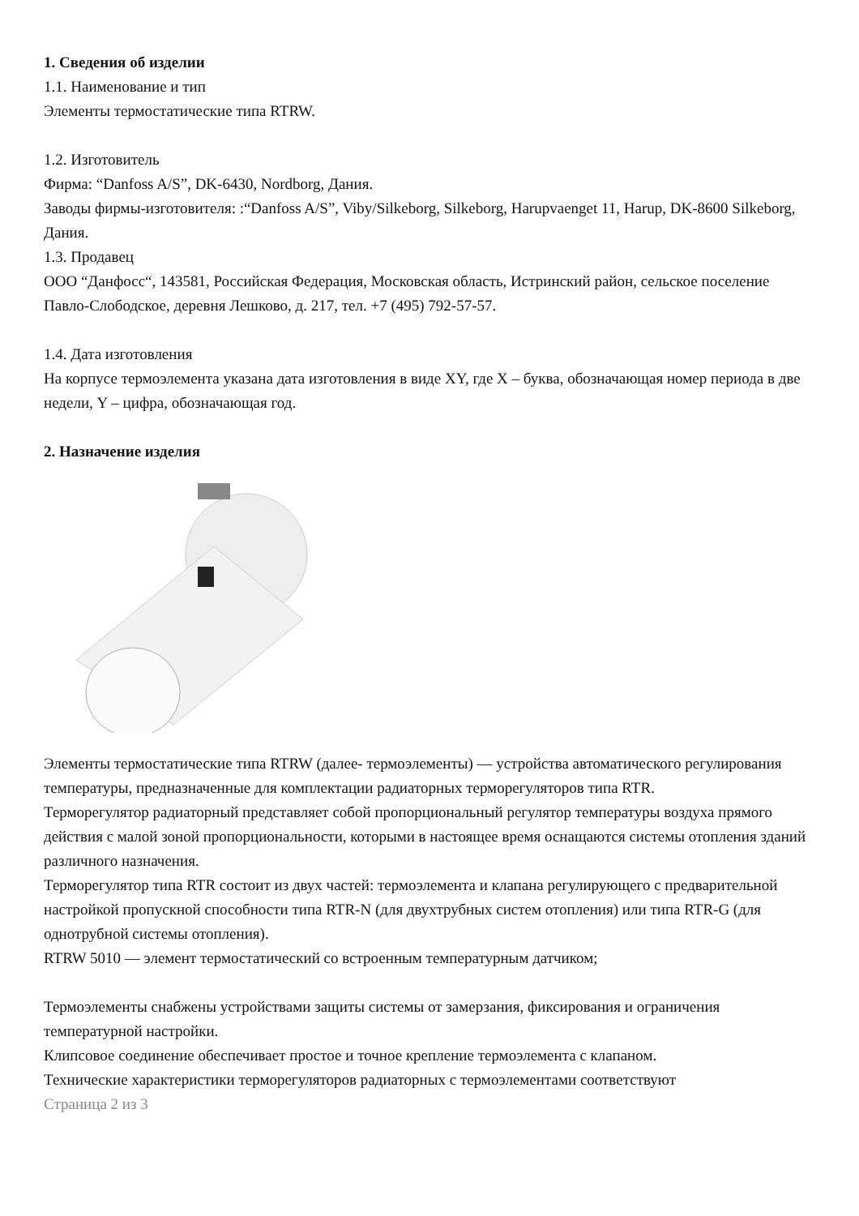1. Сведения об изделии
1.1. Наименование и тип
Элементы термостатические типа RTRW.
1.2. Изготовитель
Фирма: “Danfoss A/S”, DK-6430, Nordborg, Дания.
Заводы фирмы-изготовителя: :“Danfoss A/S”, Viby/Silkeborg, Silkeborg, Harupvaenget 11, Harup, DK-8600 Silkeborg, Дания.
1.3. Продавец
ООО “Данфосс“, 143581, Российская Федерация, Московская область, Истринский район, сельское поселение Павло-Слободское, деревня Лешково, д. 217, тел. +7 (495) 792-57-57.
1.4. Дата изготовления
На корпусе термоэлемента указана дата изготовления в виде XY, где X – буква, обозначающая номер периода в две недели, Y – цифра, обозначающая год.
2. Назначение изделия
Элементы термостатические типа RTRW (далее- термоэлементы) — устройства автоматического регулирования температуры, предназначенные для комплектации радиаторных терморегуляторов типа RTR.
Терморегулятор радиаторный представляет собой пропорциональный регулятор температуры воздуха прямого действия с малой зоной пропорциональности, которыми в настоящее время оснащаются системы отопления зданий различного назначения.
Терморегулятор типа RTR состоит из двух частей: термоэлемента и клапана регулирующего с предварительной настройкой пропускной способности типа RTR-N (для двухтрубных систем отопления) или типа RTR-G (для однотрубной системы отопления).
RTRW 5010 — элемент термостатический со встроенным температурным датчиком;
Термоэлементы снабжены устройствами защиты системы от замерзания, фиксирования и ограничения температурной настройки.
Клипсовое соединение обеспечивает простое и точное крепление термоэлемента с клапаном.
Технические характеристики терморегуляторов радиаторных с термоэлементами соответствуют
Страница 2 из 3